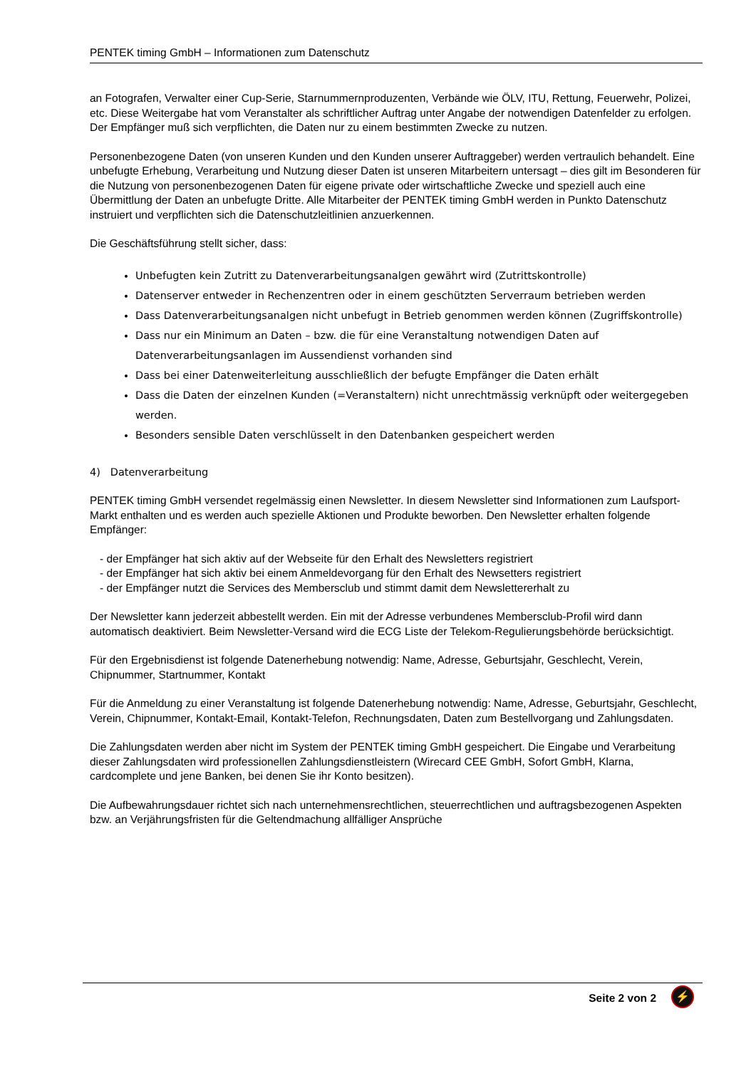PENTEK timing GmbH – Informationen zum Datenschutz
an Fotografen, Verwalter einer Cup-Serie, Starnummernproduzenten, Verbände wie ÖLV, ITU, Rettung, Feuerwehr, Polizei, etc. Diese Weitergabe hat vom Veranstalter als schriftlicher Auftrag unter Angabe der notwendigen Datenfelder zu erfolgen. Der Empfänger muß sich verpflichten, die Daten nur zu einem bestimmten Zwecke zu nutzen.
Personenbezogene Daten (von unseren Kunden und den Kunden unserer Auftraggeber) werden vertraulich behandelt. Eine unbefugte Erhebung, Verarbeitung und Nutzung dieser Daten ist unseren Mitarbeitern untersagt – dies gilt im Besonderen für die Nutzung von personenbezogenen Daten für eigene private oder wirtschaftliche Zwecke und speziell auch eine Übermittlung der Daten an unbefugte Dritte. Alle Mitarbeiter der PENTEK timing GmbH werden in Punkto Datenschutz instruiert und verpflichten sich die Datenschutzleitlinien anzuerkennen.
Die Geschäftsführung stellt sicher, dass:
Unbefugten kein Zutritt zu Datenverarbeitungsanalgen gewährt wird (Zutrittskontrolle)
Datenserver entweder in Rechenzentren oder in einem geschützten Serverraum betrieben werden
Dass Datenverarbeitungsanalgen nicht unbefugt in Betrieb genommen werden können (Zugriffskontrolle)
Dass nur ein Minimum an Daten – bzw. die für eine Veranstaltung notwendigen Daten auf Datenverarbeitungsanlagen im Aussendienst vorhanden sind
Dass bei einer Datenweiterleitung ausschließlich der befugte Empfänger die Daten erhält
Dass die Daten der einzelnen Kunden (=Veranstaltern) nicht unrechtmässig verknüpft oder weitergegeben werden.
Besonders sensible Daten verschlüsselt in den Datenbanken gespeichert werden
4) Datenverarbeitung
PENTEK timing GmbH versendet regelmässig einen Newsletter. In diesem Newsletter sind Informationen zum Laufsport-Markt enthalten und es werden auch spezielle Aktionen und Produkte beworben. Den Newsletter erhalten folgende Empfänger:
- der Empfänger hat sich aktiv auf der Webseite für den Erhalt des Newsletters registriert
- der Empfänger hat sich aktiv bei einem Anmeldevorgang für den Erhalt des Newsetters registriert
- der Empfänger nutzt die Services des Membersclub und stimmt damit dem Newslettererhalt zu
Der Newsletter kann jederzeit abbestellt werden. Ein mit der Adresse verbundenes Membersclub-Profil wird dann automatisch deaktiviert. Beim Newsletter-Versand wird die ECG Liste der Telekom-Regulierungsbehörde berücksichtigt.
Für den Ergebnisdienst ist folgende Datenerhebung notwendig: Name, Adresse, Geburtsjahr, Geschlecht, Verein, Chipnummer, Startnummer, Kontakt
Für die Anmeldung zu einer Veranstaltung ist folgende Datenerhebung notwendig: Name, Adresse, Geburtsjahr, Geschlecht, Verein, Chipnummer, Kontakt-Email, Kontakt-Telefon, Rechnungsdaten, Daten zum Bestellvorgang und Zahlungsdaten.
Die Zahlungsdaten werden aber nicht im System der PENTEK timing GmbH gespeichert. Die Eingabe und Verarbeitung dieser Zahlungsdaten wird professionellen Zahlungsdienstleistern (Wirecard CEE GmbH, Sofort GmbH, Klarna, cardcomplete und jene Banken, bei denen Sie ihr Konto besitzen).
Die Aufbewahrungsdauer richtet sich nach unternehmensrechtlichen, steuerrechtlichen und auftragsbezogenen Aspekten bzw. an Verjährungsfristen für die Geltendmachung allfälliger Ansprüche
Seite 2 von 2 ⚡